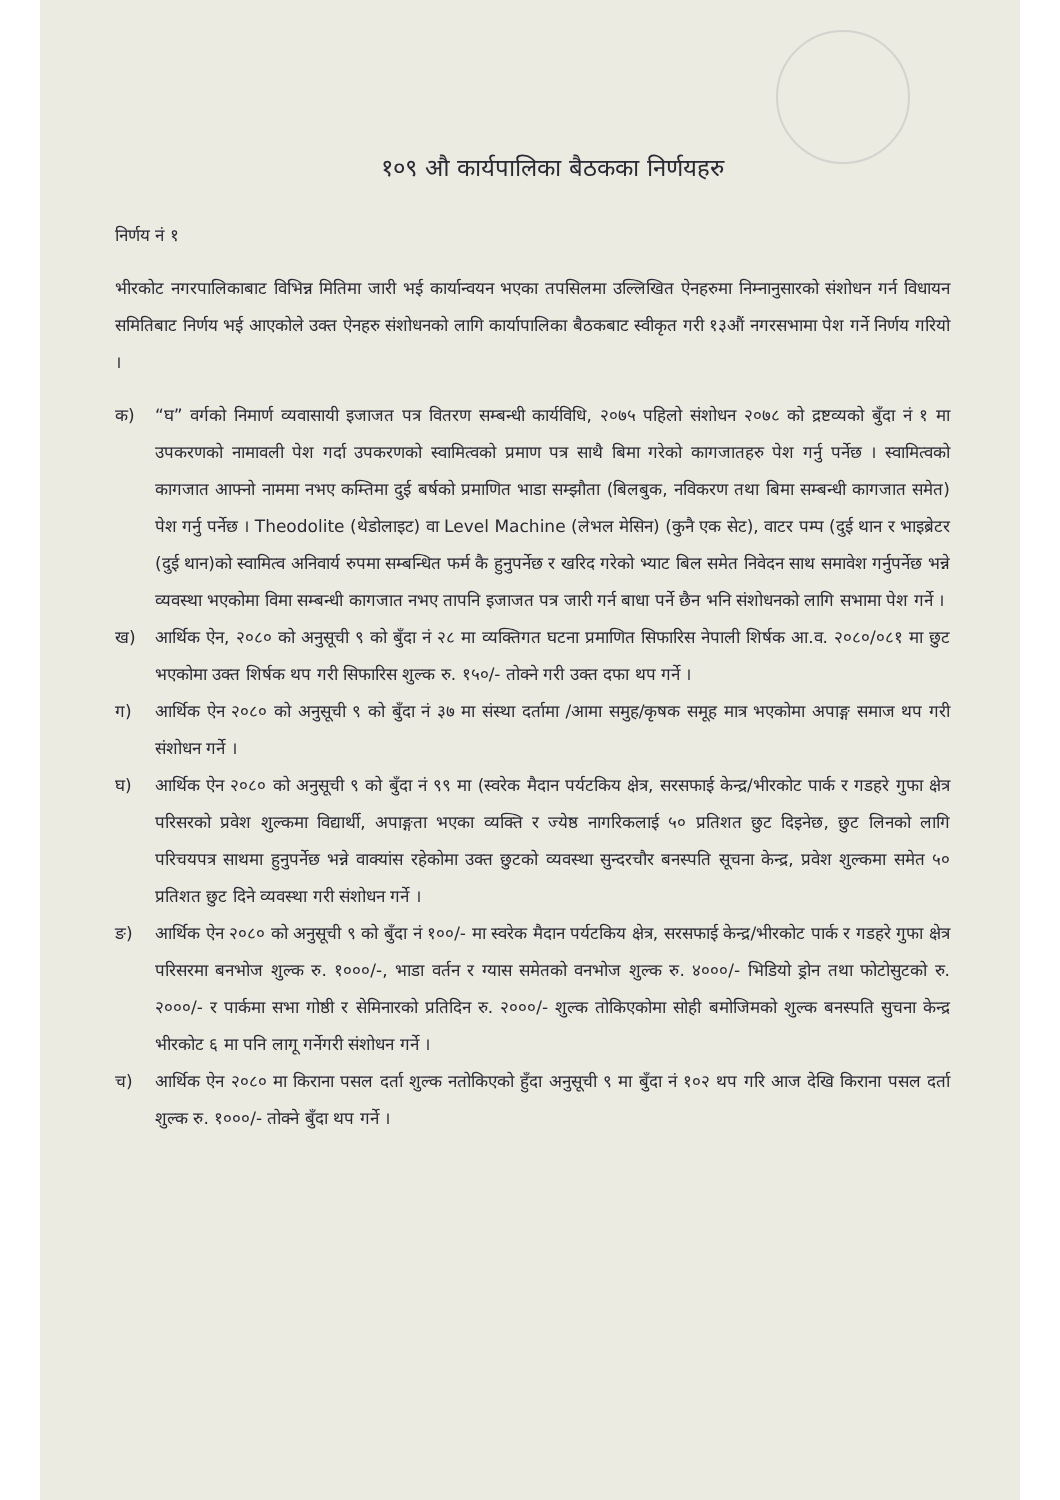१०९ औ कार्यपालिका बैठकका निर्णयहरु
निर्णय नं १
भीरकोट नगरपालिकाबाट विभिन्न मितिमा जारी भई कार्यान्वयन भएका तपसिलमा उल्लिखित ऐनहरुमा निम्नानुसारको संशोधन गर्न विधायन समितिबाट निर्णय भई आएकोले उक्त ऐनहरु संशोधनको लागि कार्यापालिका बैठकबाट स्वीकृत गरी १३औं नगरसभामा पेश गर्ने निर्णय गरियो ।
क) “घ” वर्गको निमार्ण व्यवासायी इजाजत पत्र वितरण सम्बन्धी कार्यविधि, २०७५ पहिलो संशोधन २०७८ को द्रष्टव्यको बुँदा नं १ मा उपकरणको नामावली पेश गर्दा उपकरणको स्वामित्वको प्रमाण पत्र साथै बिमा गरेको कागजातहरु पेश गर्नु पर्नेछ । स्वामित्वको कागजात आफ्नो नाममा नभए कम्तिमा दुई बर्षको प्रमाणित भाडा सम्झौता (बिलबुक, नविकरण तथा बिमा सम्बन्धी कागजात समेत) पेश गर्नु पर्नेछ । Theodolite (थेडोलाइट) वा Level Machine (लेभल मेसिन) (कुनै एक सेट), वाटर पम्प (दुई थान र भाइब्रेटर (दुई थान)को स्वामित्व अनिवार्य रुपमा सम्बन्धित फर्म कै हुनुपर्नेछ र खरिद गरेको भ्याट बिल समेत निवेदन साथ समावेश गर्नुपर्नेछ भन्ने व्यवस्था भएकोमा विमा सम्बन्धी कागजात नभए तापनि इजाजत पत्र जारी गर्न बाधा पर्ने छैन भनि संशोधनको लागि सभामा पेश गर्ने ।
ख) आर्थिक ऐन, २०८० को अनुसूची ९ को बुँदा नं २८ मा व्यक्तिगत घटना प्रमाणित सिफारिस नेपाली शिर्षक आ.व. २०८०/०८१ मा छुट भएकोमा उक्त शिर्षक थप गरी सिफारिस शुल्क रु. १५०/- तोक्ने गरी उक्त दफा थप गर्ने ।
ग) आर्थिक ऐन २०८० को अनुसूची ९ को बुँदा नं ३७ मा संस्था दर्तामा /आमा समुह/कृषक समूह मात्र भएकोमा अपाङ्ग समाज थप गरी संशोधन गर्ने ।
घ) आर्थिक ऐन २०८० को अनुसूची ९ को बुँदा नं ९९ मा (स्वरेक मैदान पर्यटकिय क्षेत्र, सरसफाई केन्द्र/भीरकोट पार्क र गडहरे गुफा क्षेत्र परिसरको प्रवेश शुल्कमा विद्यार्थी, अपाङ्गता भएका व्यक्ति र ज्येष्ठ नागरिकलाई ५० प्रतिशत छुट दिइनेछ, छुट लिनको लागि परिचयपत्र साथमा हुनुपर्नेछ भन्ने वाक्यांस रहेकोमा उक्त छुटको व्यवस्था सुन्दरचौर बनस्पति सूचना केन्द्र, प्रवेश शुल्कमा समेत ५० प्रतिशत छुट दिने व्यवस्था गरी संशोधन गर्ने ।
ङ) आर्थिक ऐन २०८० को अनुसूची ९ को बुँदा नं १००/- मा स्वरेक मैदान पर्यटकिय क्षेत्र, सरसफाई केन्द्र/भीरकोट पार्क र गडहरे गुफा क्षेत्र परिसरमा बनभोज शुल्क रु. १०००/-, भाडा वर्तन र ग्यास समेतको वनभोज शुल्क रु. ४०००/- भिडियो ड्रोन तथा फोटोसुटको रु. २०००/- र पार्कमा सभा गोष्ठी र सेमिनारको प्रतिदिन रु. २०००/- शुल्क तोकिएकोमा सोही बमोजिमको शुल्क बनस्पति सुचना केन्द्र भीरकोट ६ मा पनि लागू गर्नेगरी संशोधन गर्ने ।
च) आर्थिक ऐन २०८० मा किराना पसल दर्ता शुल्क नतोकिएको हुँदा अनुसूची ९ मा बुँदा नं १०२ थप गरि आज देखि किराना पसल दर्ता शुल्क रु. १०००/- तोक्ने बुँदा थप गर्ने ।